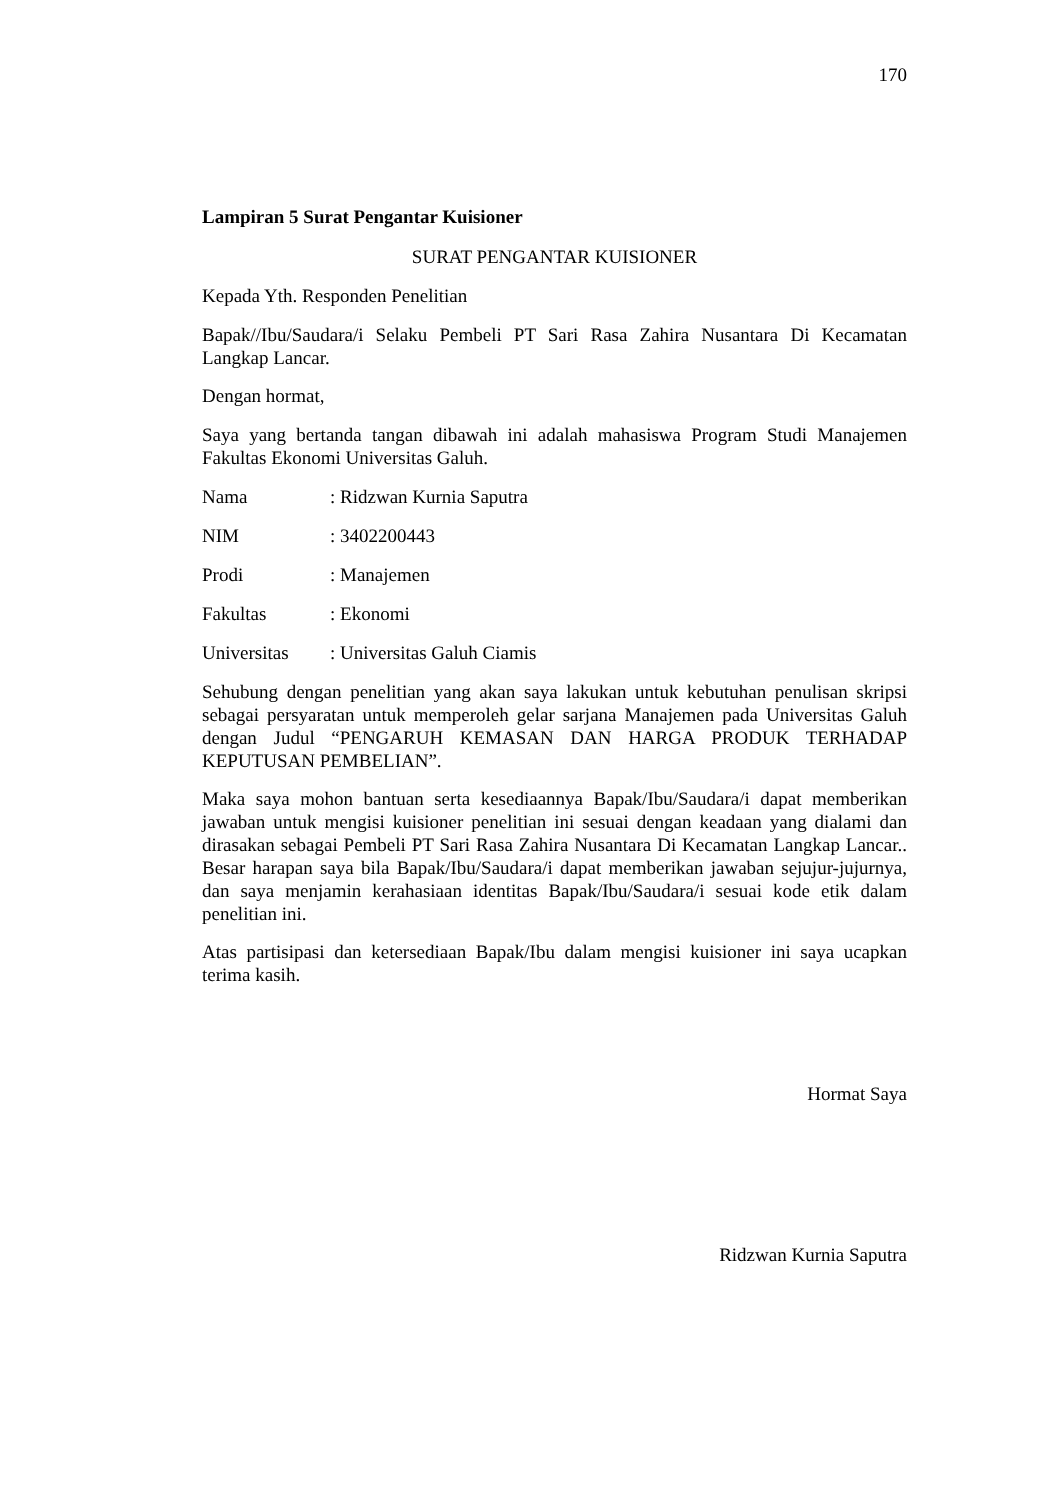170
Lampiran 5 Surat Pengantar Kuisioner
SURAT PENGANTAR KUISIONER
Kepada Yth. Responden Penelitian
Bapak//Ibu/Saudara/i Selaku Pembeli PT Sari Rasa Zahira Nusantara Di Kecamatan Langkap Lancar.
Dengan hormat,
Saya yang bertanda tangan dibawah ini adalah mahasiswa Program Studi Manajemen Fakultas Ekonomi Universitas Galuh.
Nama : Ridzwan Kurnia Saputra
NIM : 3402200443
Prodi : Manajemen
Fakultas : Ekonomi
Universitas : Universitas Galuh Ciamis
Sehubung dengan penelitian yang akan saya lakukan untuk kebutuhan penulisan skripsi sebagai persyaratan untuk memperoleh gelar sarjana Manajemen pada Universitas Galuh dengan Judul “PENGARUH KEMASAN DAN HARGA PRODUK TERHADAP KEPUTUSAN PEMBELIAN”.
Maka saya mohon bantuan serta kesediaannya Bapak/Ibu/Saudara/i dapat memberikan jawaban untuk mengisi kuisioner penelitian ini sesuai dengan keadaan yang dialami dan dirasakan sebagai Pembeli PT Sari Rasa Zahira Nusantara Di Kecamatan Langkap Lancar.. Besar harapan saya bila Bapak/Ibu/Saudara/i dapat memberikan jawaban sejujur-jujurnya, dan saya menjamin kerahasiaan identitas Bapak/Ibu/Saudara/i sesuai kode etik dalam penelitian ini.
Atas partisipasi dan ketersediaan Bapak/Ibu dalam mengisi kuisioner ini saya ucapkan terima kasih.
Hormat Saya
Ridzwan Kurnia Saputra